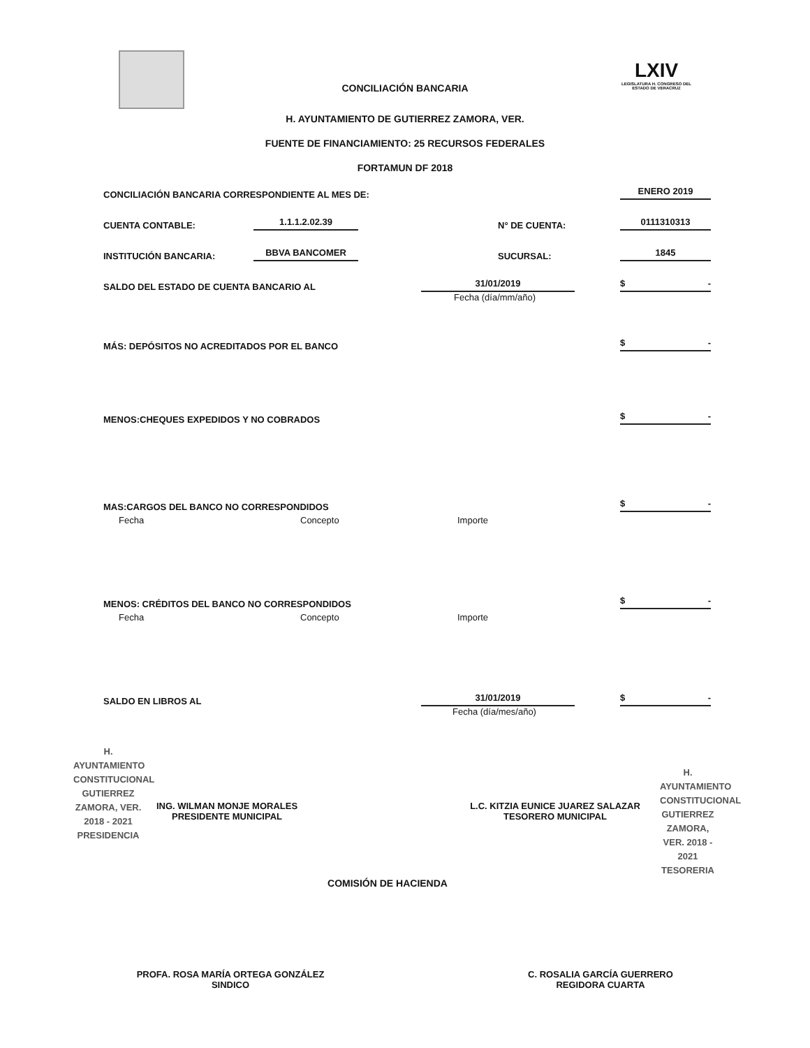LXIV
LEGISLATURA H. CONGRESO DEL ESTADO DE VERACRUZ
CONCILIACIÓN BANCARIA
H. AYUNTAMIENTO DE GUTIERREZ ZAMORA, VER.
FUENTE DE FINANCIAMIENTO: 25 RECURSOS FEDERALES
FORTAMUN DF 2018
CONCILIACIÓN BANCARIA CORRESPONDIENTE AL MES DE: ENERO 2019
CUENTA CONTABLE: 1.1.1.2.02.39 N° DE CUENTA: 0111310313
INSTITUCIÓN BANCARIA: BBVA BANCOMER SUCURSAL: 1845
SALDO DEL ESTADO DE CUENTA BANCARIO AL 31/01/2019 $ -
Fecha (día/mm/año)
MÁS: DEPÓSITOS NO ACREDITADOS POR EL BANCO $ -
MENOS:CHEQUES EXPEDIDOS Y NO COBRADOS $ -
MAS:CARGOS DEL BANCO NO CORRESPONDIDOS $ -
Fecha Concepto Importe
MENOS: CRÉDITOS DEL BANCO NO CORRESPONDIDOS $ -
Fecha Concepto Importe
SALDO EN LIBROS AL 31/01/2019 $ -
Fecha (día/mes/año)
H. AYUNTAMIENTO CONSTITUCIONAL GUTIERREZ ZAMORA, VER. 2018 - 2021 PRESIDENCIA
ING. WILMAN MONJE MORALES
PRESIDENTE MUNICIPAL
L.C. KITZIA EUNICE JUAREZ SALAZAR
TESORERO MUNICIPAL
H. AYUNTAMIENTO CONSTITUCIONAL GUTIERREZ ZAMORA, VER. 2018 - 2021 TESORERIA
COMISIÓN DE HACIENDA
PROFA. ROSA MARÍA ORTEGA GONZÁLEZ
SINDICO
C. ROSALIA GARCÍA GUERRERO
REGIDORA CUARTA